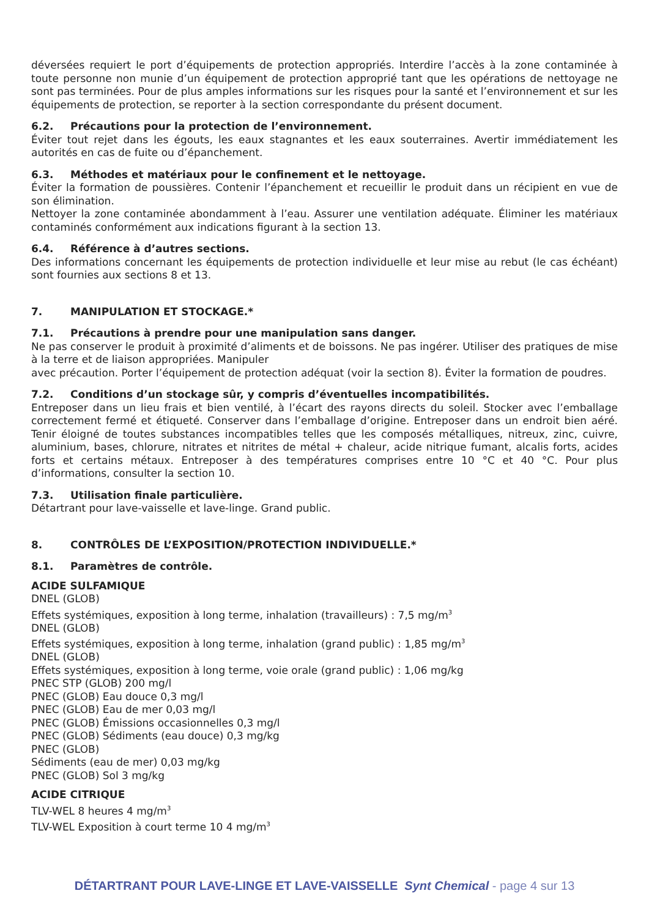déversées requiert le port d’équipements de protection appropriés. Interdire l’accès à la zone contaminée à toute personne non munie d’un équipement de protection approprié tant que les opérations de nettoyage ne sont pas terminées. Pour de plus amples informations sur les risques pour la santé et l’environnement et sur les équipements de protection, se reporter à la section correspondante du présent document.
6.2. Précautions pour la protection de l’environnement.
Éviter tout rejet dans les égouts, les eaux stagnantes et les eaux souterraines. Avertir immédiatement les autorités en cas de fuite ou d’épanchement.
6.3. Méthodes et matériaux pour le confinement et le nettoyage.
Éviter la formation de poussières. Contenir l’épanchement et recueillir le produit dans un récipient en vue de son élimination.
Nettoyer la zone contaminée abondamment à l’eau. Assurer une ventilation adéquate. Éliminer les matériaux contaminés conformément aux indications figurant à la section 13.
6.4. Référence à d’autres sections.
Des informations concernant les équipements de protection individuelle et leur mise au rebut (le cas échéant) sont fournies aux sections 8 et 13.
7. MANIPULATION ET STOCKAGE.*
7.1. Précautions à prendre pour une manipulation sans danger.
Ne pas conserver le produit à proximité d’aliments et de boissons. Ne pas ingérer. Utiliser des pratiques de mise à la terre et de liaison appropriées. Manipuler
avec précaution. Porter l’équipement de protection adéquat (voir la section 8). Éviter la formation de poudres.
7.2. Conditions d’un stockage sûr, y compris d’éventuelles incompatibilités.
Entreposer dans un lieu frais et bien ventilé, à l’écart des rayons directs du soleil. Stocker avec l’emballage correctement fermé et étiqueté. Conserver dans l’emballage d’origine. Entreposer dans un endroit bien aéré. Tenir éloigné de toutes substances incompatibles telles que les composés métalliques, nitreux, zinc, cuivre, aluminium, bases, chlorure, nitrates et nitrites de métal + chaleur, acide nitrique fumant, alcalis forts, acides forts et certains métaux. Entreposer à des températures comprises entre 10 °C et 40 °C. Pour plus d’informations, consulter la section 10.
7.3. Utilisation finale particulière.
Détartrant pour lave-vaisselle et lave-linge. Grand public.
8. CONTRÔLES DE L’EXPOSITION/PROTECTION INDIVIDUELLE.*
8.1. Paramètres de contrôle.
ACIDE SULFAMIQUE
DNEL (GLOB)
Effets systémiques, exposition à long terme, inhalation (travailleurs) : 7,5 mg/m<sup>3</sup>
DNEL (GLOB)
Effets systémiques, exposition à long terme, inhalation (grand public) : 1,85 mg/m<sup>3</sup>
DNEL (GLOB)
Effets systémiques, exposition à long terme, voie orale (grand public) : 1,06 mg/kg
PNEC STP (GLOB) 200 mg/l
PNEC (GLOB) Eau douce 0,3 mg/l
PNEC (GLOB) Eau de mer 0,03 mg/l
PNEC (GLOB) Émissions occasionnelles 0,3 mg/l
PNEC (GLOB) Sédiments (eau douce) 0,3 mg/kg
PNEC (GLOB)
Sédiments (eau de mer) 0,03 mg/kg
PNEC (GLOB) Sol 3 mg/kg
ACIDE CITRIQUE
TLV-WEL 8 heures 4 mg/m<sup>3</sup>
TLV-WEL Exposition à court terme 10 4 mg/m<sup>3</sup>
DÉTARTRANT POUR LAVE-LINGE ET LAVE-VAISSELLE Synt Chemical - page 4 sur 13